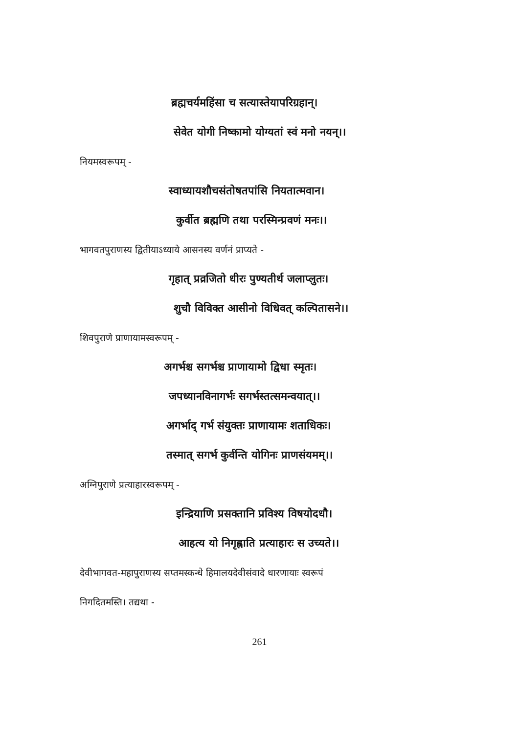ब्रह्मचर्यमहिंसा च सत्यास्तेयापरिग्रहान्।
सेवेत योगी निष्कामो योग्यतां स्वं मनो नयन्।।
नियमस्वरूपम् -
स्वाध्यायशौचसंतोषतपांसि नियतात्मवान।
कुर्वीत ब्रह्मणि तथा परस्मिन्प्रवणं मनः।।
भागवतपुराणस्य द्वितीयाऽध्याये आसनस्य वर्णनं प्राप्यते -
गृहात् प्रव्रजितो धीरः पुण्यतीर्थ जलाप्लुतः।
शुचौ विविक्त आसीनो विधिवत् कल्पितासने।।
शिवपुराणे प्राणायामस्वरूपम् -
अगर्भश्च सगर्भश्च प्राणायामो द्विधा स्मृतः।
जपध्यानविनागर्भः सगर्भस्तत्समन्वयात्।।
अगर्भाद् गर्भ संयुक्तः प्राणायामः शताधिकः।
तस्मात् सगर्भ कुर्वन्ति योगिनः प्राणसंयमम्।।
अग्निपुराणे प्रत्याहारस्वरूपम् -
इन्द्रियाणि प्रसक्तानि प्रविश्य विषयोदधौ।
आहत्य यो निगृह्णाति प्रत्याहारः स उच्यते।।
देवीभागवत-महापुराणस्य सप्तमस्कन्धे हिमालयदेवीसंवादे धारणायाः स्वरूपं
निगदितमस्ति। तद्यथा -
261